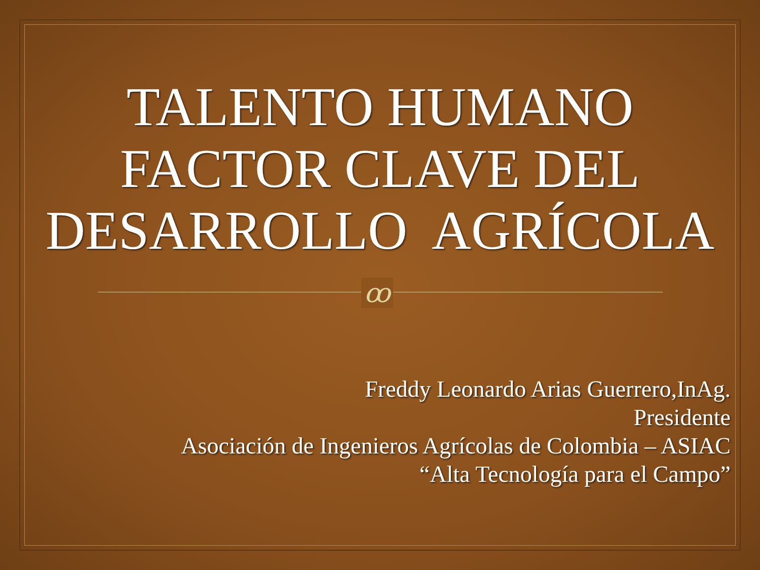TALENTO HUMANO
FACTOR CLAVE DEL
DESARROLLO AGRÍCOLA
ꝏ
Freddy Leonardo Arias Guerrero,InAg.
Presidente
Asociación de Ingenieros Agrícolas de Colombia – ASIAC
“Alta Tecnología para el Campo”